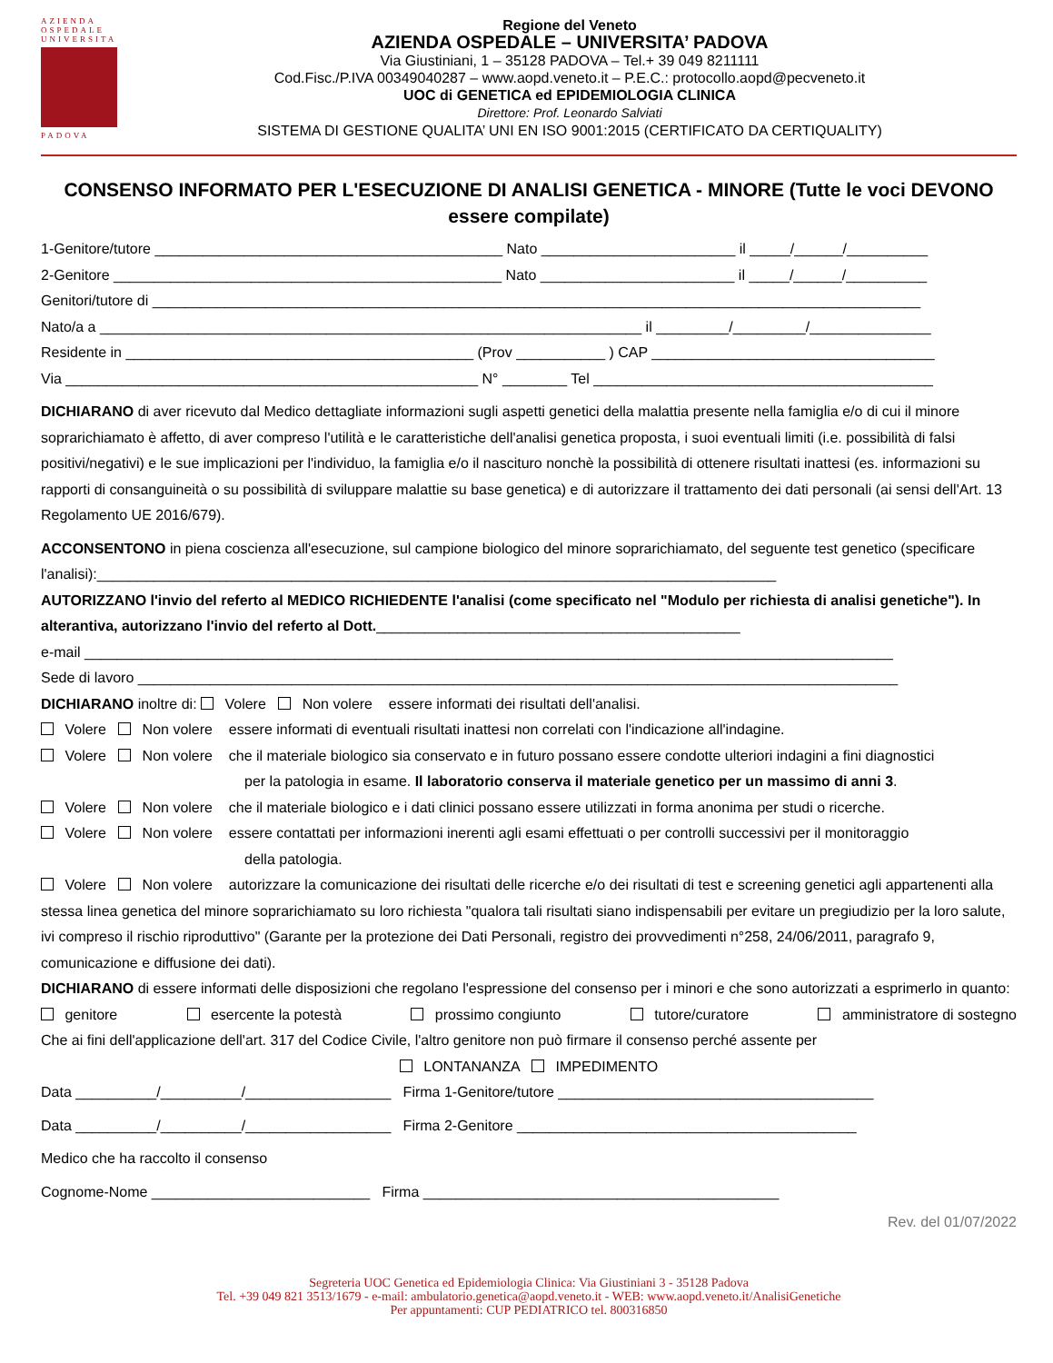AZIENDA
OSPEDALE
UNIVERSITA
PADOVA
Regione del Veneto
AZIENDA OSPEDALE – UNIVERSITA’ PADOVA
Via Giustiniani, 1 – 35128 PADOVA – Tel.+ 39 049 8211111
Cod.Fisc./P.IVA 00349040287 – www.aopd.veneto.it – P.E.C.: protocollo.aopd@pecveneto.it
UOC di GENETICA ed EPIDEMIOLOGIA CLINICA
Direttore: Prof. Leonardo Salviati
SISTEMA DI GESTIONE QUALITA’ UNI EN ISO 9001:2015 (CERTIFICATO DA CERTIQUALITY)
CONSENSO INFORMATO PER L'ESECUZIONE DI ANALISI GENETICA - MINORE (Tutte le voci DEVONO essere compilate)
1-Genitore/tutore ___________________________________________ Nato ________________________ il _____/______/__________
2-Genitore ________________________________________________ Nato ________________________ il _____/______/__________
Genitori/tutore di _______________________________________________________________________________________________
Nato/a a ___________________________________________________________________ il _________/_________/_______________
Residente in ___________________________________________ (Prov ___________ ) CAP ___________________________________
Via ___________________________________________________ N° ________ Tel __________________________________________
DICHIARANO di aver ricevuto dal Medico dettagliate informazioni sugli aspetti genetici della malattia presente nella famiglia e/o di cui il minore soprarichiamato è affetto, di aver compreso l'utilità e le caratteristiche dell'analisi genetica proposta, i suoi eventuali limiti (i.e. possibilità di falsi positivi/negativi) e le sue implicazioni per l'individuo, la famiglia e/o il nascituro nonchè la possibilità di ottenere risultati inattesi (es. informazioni su rapporti di consanguineità o su possibilità di sviluppare malattie su base genetica) e di autorizzare il trattamento dei dati personali (ai sensi dell'Art. 13 Regolamento UE 2016/679).
ACCONSENTONO in piena coscienza all'esecuzione, sul campione biologico del minore soprarichiamato, del seguente test genetico (specificare l'analisi):____________________________________________________________________________________
AUTORIZZANO l'invio del referto al MEDICO RICHIEDENTE l'analisi (come specificato nel "Modulo per richiesta di analisi genetiche"). In alterantiva, autorizzano l'invio del referto al Dott._____________________________________________
e-mail ____________________________________________________________________________________________________
Sede di lavoro ______________________________________________________________________________________________
DICHIARANO inoltre di: Volere Non volere essere informati dei risultati dell'analisi.
Volere Non volere essere informati di eventuali risultati inattesi non correlati con l'indicazione all'indagine.
Volere Non volere che il materiale biologico sia conservato e in futuro possano essere condotte ulteriori indagini a fini diagnostici
per la patologia in esame. Il laboratorio conserva il materiale genetico per un massimo di anni 3.
Volere Non volere che il materiale biologico e i dati clinici possano essere utilizzati in forma anonima per studi o ricerche.
Volere Non volere essere contattati per informazioni inerenti agli esami effettuati o per controlli successivi per il monitoraggio
della patologia.
Volere Non volere autorizzare la comunicazione dei risultati delle ricerche e/o dei risultati di test e screening genetici agli appartenenti alla stessa linea genetica del minore soprarichiamato su loro richiesta "qualora tali risultati siano indispensabili per evitare un pregiudizio per la loro salute, ivi compreso il rischio riproduttivo" (Garante per la protezione dei Dati Personali, registro dei provvedimenti n°258, 24/06/2011, paragrafo 9, comunicazione e diffusione dei dati).
DICHIARANO di essere informati delle disposizioni che regolano l'espressione del consenso per i minori e che sono autorizzati a esprimerlo in quanto:
genitore esercente la potestà prossimo congiunto tutore/curatore amministratore di sostegno
Che ai fini dell'applicazione dell'art. 317 del Codice Civile, l'altro genitore non può firmare il consenso perché assente per
LONTANANZA IMPEDIMENTO
Data __________/__________/__________________ Firma 1-Genitore/tutore _______________________________________
Data __________/__________/__________________ Firma 2-Genitore __________________________________________
Medico che ha raccolto il consenso
Cognome-Nome ___________________________ Firma ____________________________________________
Rev. del 01/07/2022
Segreteria UOC Genetica ed Epidemiologia Clinica: Via Giustiniani 3 - 35128 Padova
Tel. +39 049 821 3513/1679 - e-mail: ambulatorio.genetica@aopd.veneto.it - WEB: www.aopd.veneto.it/AnalisiGenetiche
Per appuntamenti: CUP PEDIATRICO tel. 800316850